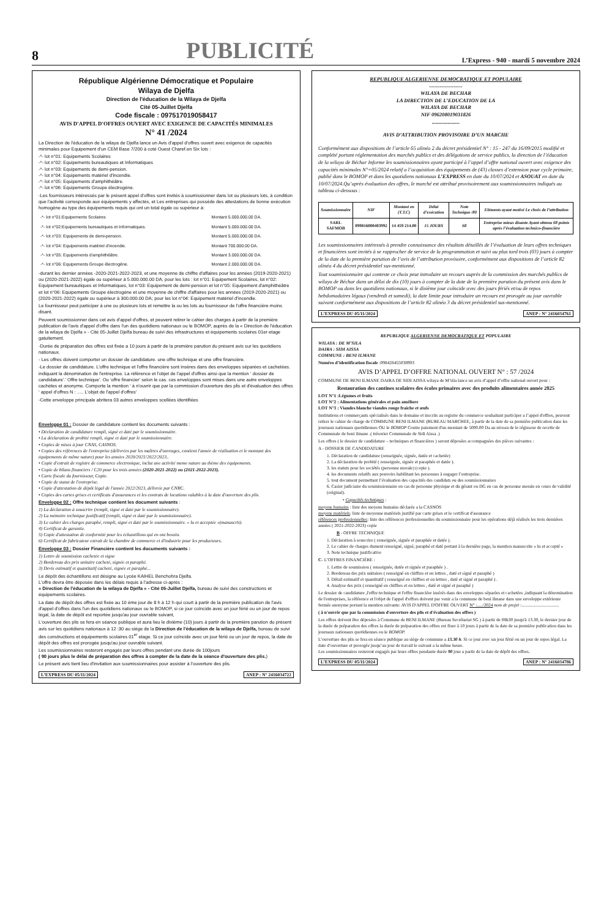8 PUBLICITÉ L’Express - 940 - mardi 5 novembre 2024
République Algérienne Démocratique et Populaire
Wilaya de Djelfa
Direction de l'éducation de la Wilaya de Djelfa
Cité 05-Juillet Djelfa
Code fiscale : 097517019058417
AVIS D'APPEL D'OFFRES OUVERT AVEC EXIGENCE DE CAPACITÉS MINIMALES
N° 41 /2024
La Direction de l'éducation de la wilaya de Djelfa lance un Avis d'appel d'offres ouvert avec exigence de capacités minimales pour Equipement d'un CEM Base 7/200 à coté Ouest Charef.en Six lots :
-*- lot n°01: Equipements Scolaires
-*- lot n°02: Equipements bureautiques et Informatiques
-*- lot n°03: Equipements de demi-pension.
-*- lot n°04: Equipements matériel d'incendie.
-*- lot n°05: Equipements d'amphithéâtre.
-*- lot n°06: Equipements Groupe électrogéne.
-Les fournisseurs intéressés par le présent appel d'offres sont invités à soumissionner dans lot ou plusieurs lots, à condition que l'activité corresponde aux équipements y affectés, et Les entreprises qui possède des attestations de bonne exécution homogène au type des équipements requis qui ont un total égale ou supérieur à:
| -*- lot n°01:Equipements Scolaires | Montant 5.000.000.00 DA. |
| -*- lot n°02:Equipements bureautiques et Informatiques. | Montant 5.000.000.00 DA. |
| -*- lot n°03: Equipements de demi-pension. | Montant 5.000.000.00 DA. |
| -*- lot n°04: Equipements matériel d'incendie. | Montant 700.000.00 DA. |
| -*- lot n°05: Equipements d'amphithéâtre. | Montant 3.000.000.00 DA. |
| -*- lot n°06: Equipements Groupe électrogéne. | Montant 2.000.000.00 DA. |
-durant les dernier années -2020-2021-2022-2023, et une moyenne de chiffre d'affaires pour les années (2019-2020-2021) ou (2020-2021-2022) égale ou supérieur à 5.000.000.00 DA; pour les lots : lot n°01: Equipement Scolaires, lot n°02: Equipement bureautiques et Informatiques, lot n°03: Equipement de demi-pension et lot n°05: Equipement d'amphithéâtre et lot n°06: Equipements Groupe électrogéne et une moyenne de chiffre d'affaires pour les années (2019-2020-2021) ou (2020-2021-2022) égale ou supérieur à 300.000.00 DA; pour les lot n°04: Equipement matériel d'incendie.
Le fournisseur peut participer à une ou plusieurs lots et remettre la ou les lots au fournisseur de l'offre financière moins disant.
Peuvent soumissionner dans cet avis d'appel d'offres, et peuvent retirer le cahier des charges à partir de la première publication de l'avis d'appel d'offre dans l'un des quotidiens nationaux ou le BOMOP, auprès de la « Direction de l'éducation de la wilaya de Djelfa » - Cité 05-Juillet Djelfa bureau de suivi des infrastructures et équipements scolaires 01er etage gatuitement.
-Durée de préparation des offres est fixée a 10 jours à partir de la première parution du présent avis sur les quotidiens nationaux.
- Les offres doivent comporter un dossier de candidature. une offre technique et une offre financière.
-Le dossier de candidature. L'offre technique et l'offre financière sont insères dans des enveloppes séparées et cachetées. indiquant la dénomination de l'entreprise. La référence et l'objet de l'appel d'offres ainsi que la mention ‘ dossier de candidature’.’ Offre technique’. Ou ‘offre financier’ selon le cas. ces enveloppes sont mises dans une autre enveloppes cachètes et anonyme. Comporte la mention ‘ à n'ouvrir que par la commission d'ouverture des plis et d'évaluation des offres ‘ appel d'offres N : ..... L'objet de l'appel d'offres’
-Cette enveloppe principale abritera 03 autres enveloppes scellées identifiées
Enveloppe 01 : Dossier de candidature contient les documents suivants :
• Déclaration de candidature rempli, signé et daté par le soumissionnaire.
• La déclaration de probité rempli, signé et daté par le soumissionnaire.
• Copies de mises à jour CNAS, CASNOS.
• Copies des références de l'entreprise (délivrées par les maîtres d'ouvrages, contient l'année de réalisation et le montant des équipements de même nature) pour les années 2020/2021/2022/2023..
• Copie d'extrait de registre de commerce electronique, inclut une activité meme nature au thème des équipements.
• Copie de bilans financiers / C20 pour les trois années (2020-2021-2022) ou (2021-2022-2023).
• Carte fiscale du fournisseur, Copie.
• Copie de statut de l'entreprise.
• Copie d'attestation de dépôt légal de l'année 2022/2023, délivrée par CNRC.
• Copies des cartes grises et certificats d'assurances et les contrats de locations valables à la date d'ouverture des plis.
Enveloppe 02 : Offre technique contient les document suivants :
1) La déclaration à souscrire (rempli, signé et daté par le soumissionnaire).
2) La mémoire technique justificatif (rempli, signé et daté par le soumissionnaire).
3) Le cahier des charges paraphé, rempli, signé et daté par le soumissionnaire. « lu et acceptée »(manuscrit).
4) Certificat de garantie.
5) Copie d'attestation de conformité pour les échantillons qui en ont besoin.
6) Certificat de fabricateur extrait de la chambre de commerce et d'industrie pour les producteurs.
Enveloppe 03 : Dossier Financière contient les documents suivants :
1) Lettre de soumission cachetée et signe
2) Bordereau des prix unitaire cacheté, signée et paraphé.
3) Devis estimatif et quantitatif cacheté, signée et paraphé...
Le dépôt des échantillons est désigne au Lycée KAIHEL Benchohra Djelfa.
L'offre devra être déposée dans les délais requis à l'adresse ci-après :
« Direction de l'éducation de la wilaya de Djelfa » - Cité 05-Juillet Djelfa, bureau de suivi des constructions et équipements scolaires.
La date de dépôt des offres est fixée au 10 ème jour de 8 h à 12 h qui court à partir de la première publication de l'avis d'appel d'offres dans l'un des quotidiens nationaux ou le BOMOP, si ce jour coïncide avec un jour férié ou un jour de repos légal, la date de dépôt est reportée jusqu'au jour ouvrable suivant,
L'ouverture des plis se fera en séance publique et aura lieu le dixième (10) jours à partir de la première parution du présent avis sur les quotidiens nationaux à 12 :30 au siège de la Direction de l'éducation de la wilaya de Djelfa, bureau de suivi des constructions et équipements scolaires 01<sup>er</sup> etage. Si ce jour coïncide avec un jour férié ou un jour de repos, la date de dépôt des offres est prorogée jusqu'au jour ouvrable suivant.
Les soumissionnaires resteront engagés par leurs offres pendant une durée de 100jours
( 90 jours plus le délai de préparation des offres à compter de la date de la séance d'ouverture des plis.)
Le présent avis tient lieu d'invitation aux soumissionnaires pour assister à l'ouverture des plis.
L’EXPRESS DU 05/11/2024 ANEP : N° 2416034722
REPUBLIQUE ALGERIENNE DEMOCRATIQUE ET POPULAIRE
-------------------
WILAYA DE BECHAR
LA DIRECTION DE L’EDUCATION DE LA
WILAYA DE BECHAR
NIF 096208019031826
.....................
AVIS D’ATTRIBUTION PROVISOIRE D’UN MARCHE
Conformément aux dispositions de l’article 65 alinéa 2 du décret présidentiel N° : 15 - 247 du 16/09/2015 modifié et complété portant réglementation des marchés publics et des délégations de service publics, la direction de l’éducation de la wilaya de Béchar Informe les soumissionnaires ayant participé à l’appel d’offre national ouvert avec exigence des capacités minimales N°=05/2024 relatif a l’acquisition des équipements de (43) classes d’extension pour cycle primaire, publié dans le BOMOP et dans les quotidiens nationaux L’EXPRESS en date du 10/07/2024 et ASOUAT en date du 10/07/2024.Qu’après évaluation des offres, le marché est attribué provisoirement aux soumissionnaires indiqués au tableau ci-dessous :
| Soumissionnaire | NIF | Montant en (T.T.C) | Délai d’exécution | Note Technique /80 | Eléments ayant motivé Le choix de l’attribution |
| --- | --- | --- | --- | --- | --- |
| SARL SAFMOB | 099816000403992 | 14 459 214.00 | 15 JOURS | 68 | Entreprise mieux disante Ayant obtenu 68 points après l’évaluation technico-financière |
Les soumissionnaires intéressés à prendre connaissance des résultats détaillés de l’évaluation de leurs offres techniques et financières sont invités à se rapprocher de service de la programmation et suivi au plus tard trois (03) jours à compter de la date de la première parution de l’avis de l’attribution provisoire, conformément aux dispositions de l’article 82 alinéa 4 du décret présidentiel sus-mentionné.
Tout soumissionnaire qui conteste ce choix peut introduire un recours auprès de la commission des marchés publics de wilaya de Béchar dans un délai de dix (10) jours à compter de la date de la première parution du présent avis dans le BOMOP ou dans les quotidiens nationaux, si le dixième jour coïncide avec des jours fériés et/ou de repos hebdomadaires légaux (vendredi et samedi), la date limite pour introduire un recours est prorogée au jour ouvrable suivant conformément aux dispositions de l’article 82 alinéa 3 du décret présidentiel sus-mentionné.
L’EXPRESS DU 05/11/2024 ANEP : N° 2416034761
REPUBLIQUE ALGERIENNE DEMOCRATIQUE ET POPULAIRE
WILAYA : DE M’SILA
DAIRA : SIDI AISSA
COMMUNE : BENI ILMANE
Numéro d’identification fiscale :098428455038903
AVIS D’APPEL D’OFFRE NATIONAL OUVERT N° : 57 /2024
COMMUNE DE BENI ILMANE DAIRA DE SIDI AISSA wilaya de M’sila lance un avis d’appel d’offre national ouvert pour :
Restauration des cantines scolaires des écoles primaires avec des produits alimentaires année 2025
LOT N°1 :Légumes et fruits
LOT N°2 : Alimentations générales et pain améliore
LOT N°3 : Viandes blanche viandes rouge fraiche et œufs
Institutions et commerçants spécialisés dans le domaine et inscrits au registre du commerce souhaitant participer a l’appel d'offres, peuvent retirer le cahier de charge de COMMUNE BENI ILMANE (BUREAU MARCHEE, à partir de la date de sa première publication dans les journaux nationaux quotidiennes OU le BOMOP Contre paiement d'un montant de 5000.00 Da au niveau de le régisseur de recette de Communale de beni ilmane .( trésorier Communale de Sidi Aissa .)
Les offres ( le dossier de candidature – techniques et financières ) seront déposées accompagnées des pièces suivantes :
A - DOSSIER DE CANDIDATURE
1. Déclaration de candidature (renseignée, signée, datée et cachetée)
2. La déclaration de probité ( renseignée, signée et paraphée et datée ).
3. les statuts pour les sociétés (personne morale) (copie ).
4. les documents relatifs aux pouvoirs habilitant les personnes à engager l’entreprise.
5. tout document permettant l’évaluation des capacités des candidats ou des soumissionnaires
6. Casier judiciaire du soumissionnaire en cas de personne physique et du gérant ou DG en cas de personne morale en cours de validité (original).
• Capacités techniques :
moyens humains : liste des moyens humains déclarée a la CASNOS
moyens matériels: liste de moyenne matériels justifié par carte grises et le certificat d'assurance
références professionnelles: liste des références professionnelles du soumissionnaire pour les opérations déjà réalisés les trois dernières années ( 2021-2022-2023) copie
B - OFFRE TECHNIQUE
1. Déclaration à souscrire ( renseignée, signée et paraphée et datée ).
2. Le cahier de charges dument renseigné, signé, paraphé et daté portant à la dernière page, la mention manuscrite « lu et accepté »
3. Note technique justificative
C- L’OFFRES FINANCIÈRE :
1. Lettre de soumission ( renseignée, datée et signée et paraphée ) .
2. Bordereau des prix unitaires ( renseigné en chiffres et en lettres , daté et signé et paraphé )
3. Détail estimatif et quantitatif ( renseigné en chiffres et en lettres , daté et signé et paraphé ) .
4. Analyse des prix ( renseigné en chiffres et en lettres , daté et signé et paraphé )
Le dossier de candidature ,l'offre technique et l'offre financière insérés dans des enveloppes séparées et cachetées ,indiquant la dénomination de l'entreprises, la référence et l'objet de l'appel d'offres doivent par venir a la commune de beni ilmane dans une enveloppe extérieure fermée anonyme portant la mention suivante: AVIS D'APPEL D'OFFRE OUVERT N° :...../2024 nom de projet :.................................
( à n'ouvrir que par la commission d'ouverture des plis et d'évaluation des offres )
Les offres doivent être déposées à Commune de BENI ILMANE (Bureau Secrétariat SG ) à partir de 08h30 jusqu'à 13.30, le dernier jour de la durée de préparation des offres la durée de préparation des offres est fixer à 10 jours à partir de la date de sa première publication dans les journaux nationaux quotidiennes ou le BOMOP.
L’ouverture des plis se fera en séance publique au siège de commune a 13.30 h. Si ce jour avec un jour férié ou un jour de repos légal. La date d’ouverture et prorogée jusqu’au jour de travail le suivant a la même heure.
Les soumissionnaires resteront engagés par leurs offres pendante durée 90 jour a partir de la date de dépôt des offres.
L’EXPRESS DU 05/11/2024 ANEP : N° 2416034786